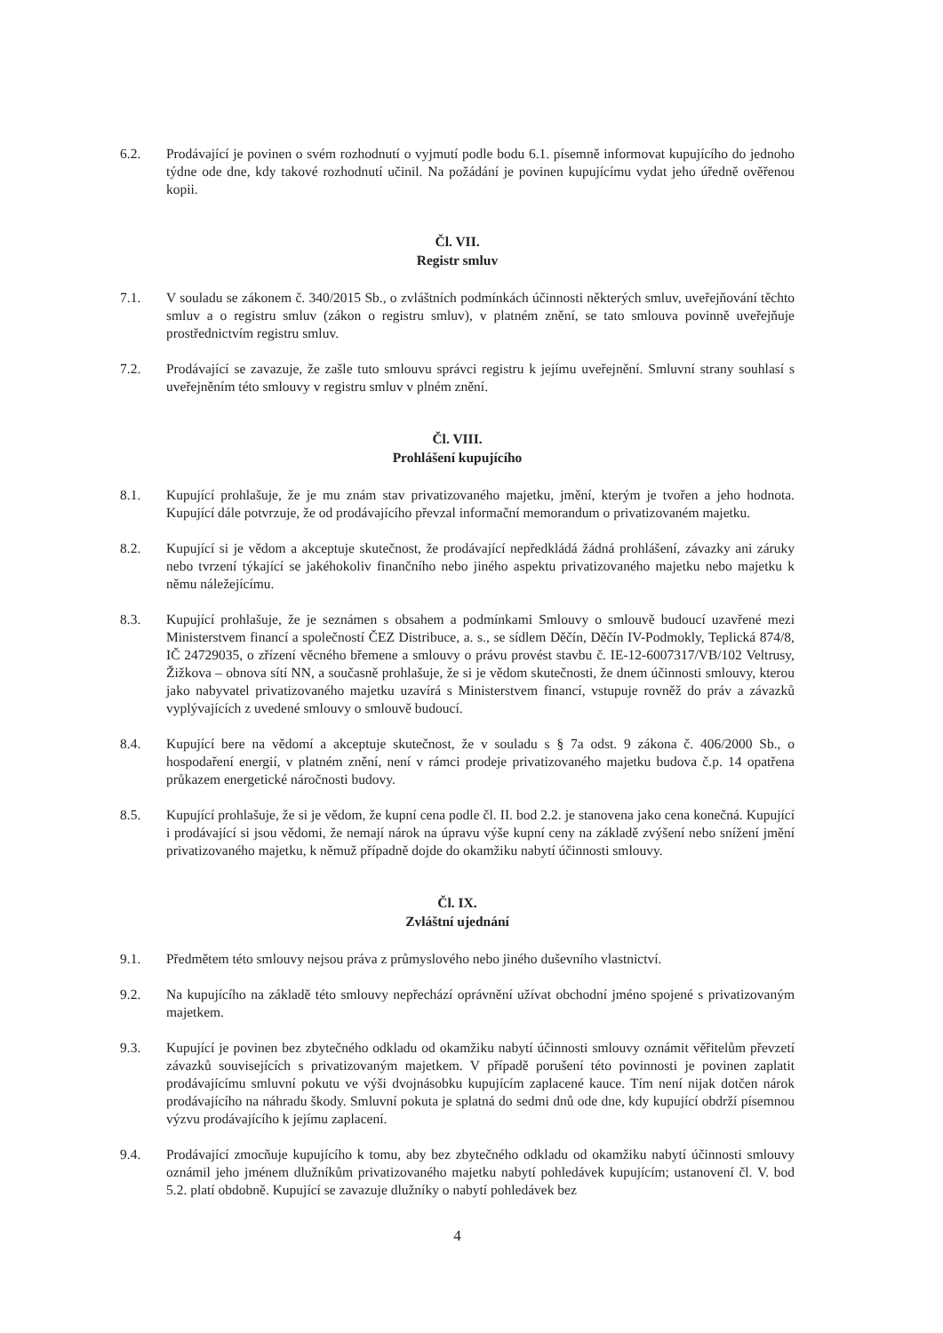6.2. Prodávající je povinen o svém rozhodnutí o vyjmutí podle bodu 6.1. písemně informovat kupujícího do jednoho týdne ode dne, kdy takové rozhodnutí učinil. Na požádání je povinen kupujícímu vydat jeho úředně ověřenou kopii.
Čl. VII.
Registr smluv
7.1. V souladu se zákonem č. 340/2015 Sb., o zvláštních podmínkách účinnosti některých smluv, uveřejňování těchto smluv a o registru smluv (zákon o registru smluv), v platném znění, se tato smlouva povinně uveřejňuje prostřednictvím registru smluv.
7.2. Prodávající se zavazuje, že zašle tuto smlouvu správci registru k jejímu uveřejnění. Smluvní strany souhlasí s uveřejněním této smlouvy v registru smluv v plném znění.
Čl. VIII.
Prohlášení kupujícího
8.1. Kupující prohlašuje, že je mu znám stav privatizovaného majetku, jmění, kterým je tvořen a jeho hodnota. Kupující dále potvrzuje, že od prodávajícího převzal informační memorandum o privatizovaném majetku.
8.2. Kupující si je vědom a akceptuje skutečnost, že prodávající nepředkládá žádná prohlášení, závazky ani záruky nebo tvrzení týkající se jakéhokoliv finančního nebo jiného aspektu privatizovaného majetku nebo majetku k němu náležejícímu.
8.3. Kupující prohlašuje, že je seznámen s obsahem a podmínkami Smlouvy o smlouvě budoucí uzavřené mezi Ministerstvem financí a společností ČEZ Distribuce, a. s., se sídlem Děčín, Děčín IV-Podmokly, Teplická 874/8, IČ 24729035, o zřízení věcného břemene a smlouvy o právu provést stavbu č. IE-12-6007317/VB/102 Veltrusy, Žižkova – obnova sítí NN, a současně prohlašuje, že si je vědom skutečnosti, že dnem účinnosti smlouvy, kterou jako nabyvatel privatizovaného majetku uzavírá s Ministerstvem financí, vstupuje rovněž do práv a závazků vyplývajících z uvedené smlouvy o smlouvě budoucí.
8.4. Kupující bere na vědomí a akceptuje skutečnost, že v souladu s § 7a odst. 9 zákona č. 406/2000 Sb., o hospodaření energií, v platném znění, není v rámci prodeje privatizovaného majetku budova č.p. 14 opatřena průkazem energetické náročnosti budovy.
8.5. Kupující prohlašuje, že si je vědom, že kupní cena podle čl. II. bod 2.2. je stanovena jako cena konečná. Kupující i prodávající si jsou vědomi, že nemají nárok na úpravu výše kupní ceny na základě zvýšení nebo snížení jmění privatizovaného majetku, k němuž případně dojde do okamžiku nabytí účinnosti smlouvy.
Čl. IX.
Zvláštní ujednání
9.1. Předmětem této smlouvy nejsou práva z průmyslového nebo jiného duševního vlastnictví.
9.2. Na kupujícího na základě této smlouvy nepřechází oprávnění užívat obchodní jméno spojené s privatizovaným majetkem.
9.3. Kupující je povinen bez zbytečného odkladu od okamžiku nabytí účinnosti smlouvy oznámit věřitelům převzetí závazků souvisejících s privatizovaným majetkem. V případě porušení této povinnosti je povinen zaplatit prodávajícímu smluvní pokutu ve výši dvojnásobku kupujícím zaplacené kauce. Tím není nijak dotčen nárok prodávajícího na náhradu škody. Smluvní pokuta je splatná do sedmi dnů ode dne, kdy kupující obdrží písemnou výzvu prodávajícího k jejímu zaplacení.
9.4. Prodávající zmocňuje kupujícího k tomu, aby bez zbytečného odkladu od okamžiku nabytí účinnosti smlouvy oznámil jeho jménem dlužníkům privatizovaného majetku nabytí pohledávek kupujícím; ustanovení čl. V. bod 5.2. platí obdobně. Kupující se zavazuje dlužníky o nabytí pohledávek bez
4